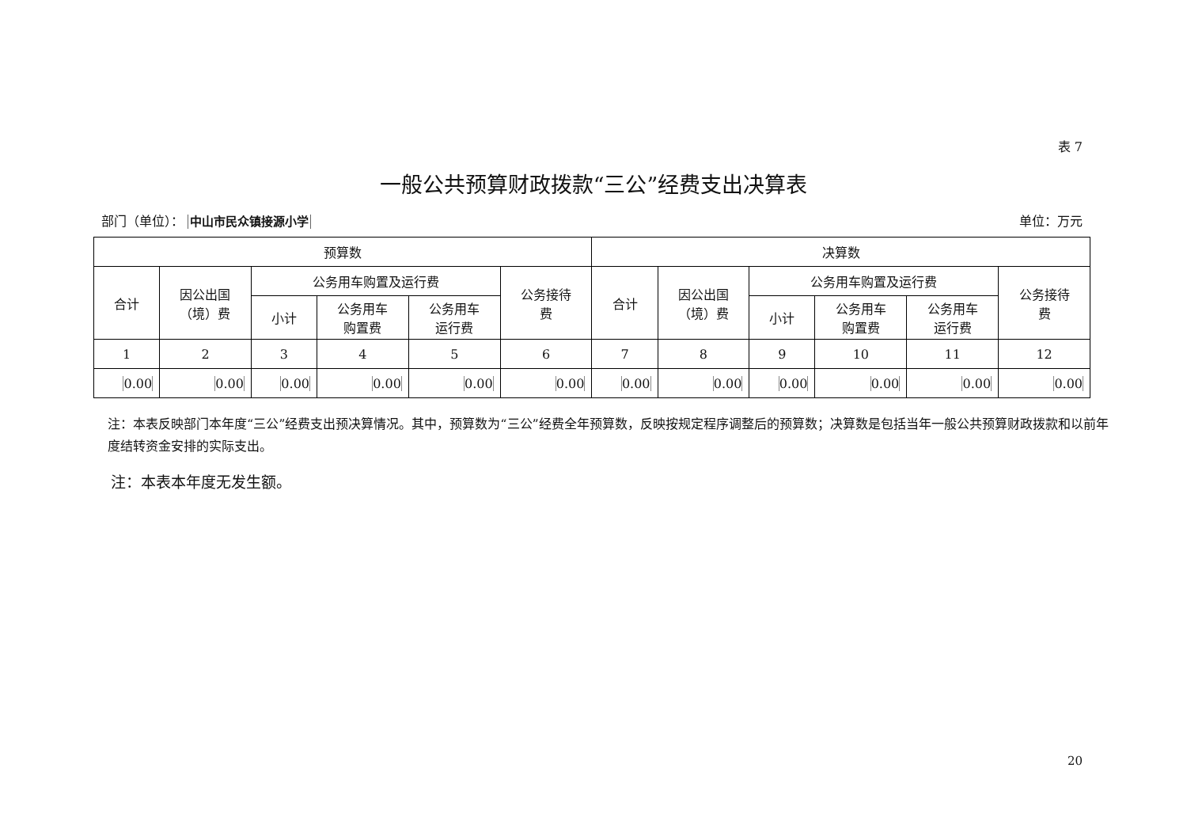表 7
一般公共预算财政拨款“三公”经费支出决算表
部门（单位）： 中山市民众镇接源小学 单位：万元
| 预算数 | | | | | | 决算数 | | | | | |
| --- | --- | --- | --- | --- | --- | --- | --- | --- | --- | --- | --- |
| 合计 | 因公出国 （境）费 | 公务用车购置及运行费 | | | 公务接待 费 | 合计 | 因公出国 （境）费 | 公务用车购置及运行费 | | | 公务接待 费 |
| | | 小计 | 公务用车 购置费 | 公务用车 运行费 | | | | 小计 | 公务用车 购置费 | 公务用车 运行费 | |
| 1 | 2 | 3 | 4 | 5 | 6 | 7 | 8 | 9 | 10 | 11 | 12 |
| 0.00 | 0.00 | 0.00 | 0.00 | 0.00 | 0.00 | 0.00 | 0.00 | 0.00 | 0.00 | 0.00 | 0.00 |
注：本表反映部门本年度“三公”经费支出预决算情况。其中，预算数为“三公”经费全年预算数，反映按规定程序调整后的预算数；决算数是包括当年一般公共预算财政拨款和以前年度结转资金安排的实际支出。
注：本表本年度无发生额。
20